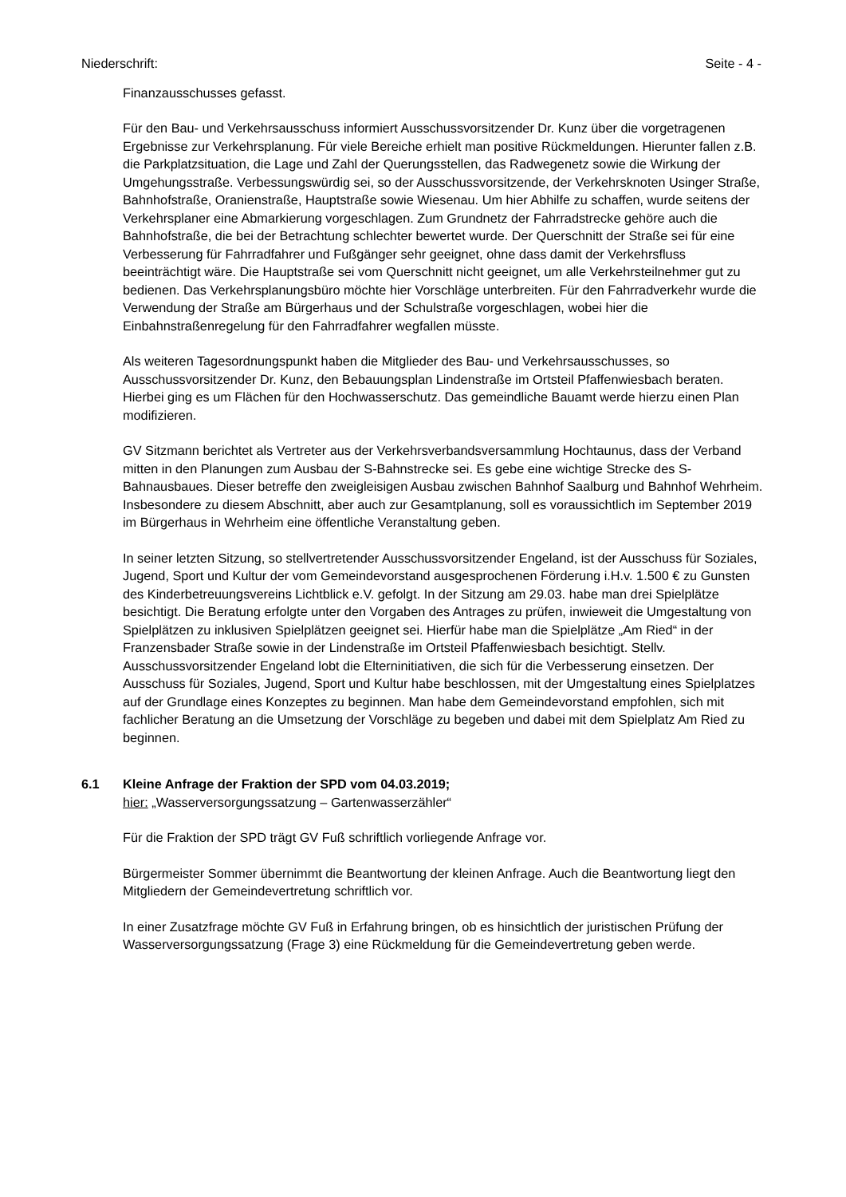Niederschrift: Seite - 4 -
Finanzausschusses gefasst.
Für den Bau- und Verkehrsausschuss informiert Ausschussvorsitzender Dr. Kunz über die vorgetragenen Ergebnisse zur Verkehrsplanung. Für viele Bereiche erhielt man positive Rückmeldungen. Hierunter fallen z.B. die Parkplatzsituation, die Lage und Zahl der Querungsstellen, das Radwegenetz sowie die Wirkung der Umgehungsstraße. Verbessungswürdig sei, so der Ausschussvorsitzende, der Verkehrsknoten Usinger Straße, Bahnhofstraße, Oranienstraße, Hauptstraße sowie Wiesenau. Um hier Abhilfe zu schaffen, wurde seitens der Verkehrsplaner eine Abmarkierung vorgeschlagen. Zum Grundnetz der Fahrradstrecke gehöre auch die Bahnhofstraße, die bei der Betrachtung schlechter bewertet wurde. Der Querschnitt der Straße sei für eine Verbesserung für Fahrradfahrer und Fußgänger sehr geeignet, ohne dass damit der Verkehrsfluss beeinträchtigt wäre. Die Hauptstraße sei vom Querschnitt nicht geeignet, um alle Verkehrsteilnehmer gut zu bedienen. Das Verkehrsplanungsbüro möchte hier Vorschläge unterbreiten. Für den Fahrradverkehr wurde die Verwendung der Straße am Bürgerhaus und der Schulstraße vorgeschlagen, wobei hier die Einbahnstraßenregelung für den Fahrradfahrer wegfallen müsste.
Als weiteren Tagesordnungspunkt haben die Mitglieder des Bau- und Verkehrsausschusses, so Ausschussvorsitzender Dr. Kunz, den Bebauungsplan Lindenstraße im Ortsteil Pfaffenwiesbach beraten. Hierbei ging es um Flächen für den Hochwasserschutz. Das gemeindliche Bauamt werde hierzu einen Plan modifizieren.
GV Sitzmann berichtet als Vertreter aus der Verkehrsverbandsversammlung Hochtaunus, dass der Verband mitten in den Planungen zum Ausbau der S-Bahnstrecke sei. Es gebe eine wichtige Strecke des S-Bahnausbaues. Dieser betreffe den zweigleisigen Ausbau zwischen Bahnhof Saalburg und Bahnhof Wehrheim. Insbesondere zu diesem Abschnitt, aber auch zur Gesamtplanung, soll es voraussichtlich im September 2019 im Bürgerhaus in Wehrheim eine öffentliche Veranstaltung geben.
In seiner letzten Sitzung, so stellvertretender Ausschussvorsitzender Engeland, ist der Ausschuss für Soziales, Jugend, Sport und Kultur der vom Gemeindevorstand ausgesprochenen Förderung i.H.v. 1.500 € zu Gunsten des Kinderbetreuungsvereins Lichtblick e.V. gefolgt. In der Sitzung am 29.03. habe man drei Spielplätze besichtigt. Die Beratung erfolgte unter den Vorgaben des Antrages zu prüfen, inwieweit die Umgestaltung von Spielplätzen zu inklusiven Spielplätzen geeignet sei. Hierfür habe man die Spielplätze „Am Ried“ in der Franzensbader Straße sowie in der Lindenstraße im Ortsteil Pfaffenwiesbach besichtigt. Stellv. Ausschussvorsitzender Engeland lobt die Elterninitiativen, die sich für die Verbesserung einsetzen. Der Ausschuss für Soziales, Jugend, Sport und Kultur habe beschlossen, mit der Umgestaltung eines Spielplatzes auf der Grundlage eines Konzeptes zu beginnen. Man habe dem Gemeindevorstand empfohlen, sich mit fachlicher Beratung an die Umsetzung der Vorschläge zu begeben und dabei mit dem Spielplatz Am Ried zu beginnen.
6.1 Kleine Anfrage der Fraktion der SPD vom 04.03.2019;
hier: „Wasserversorgungssatzung – Gartenwasserzähler“
Für die Fraktion der SPD trägt GV Fuß schriftlich vorliegende Anfrage vor.
Bürgermeister Sommer übernimmt die Beantwortung der kleinen Anfrage. Auch die Beantwortung liegt den Mitgliedern der Gemeindevertretung schriftlich vor.
In einer Zusatzfrage möchte GV Fuß in Erfahrung bringen, ob es hinsichtlich der juristischen Prüfung der Wasserversorgungssatzung (Frage 3) eine Rückmeldung für die Gemeindevertretung geben werde.